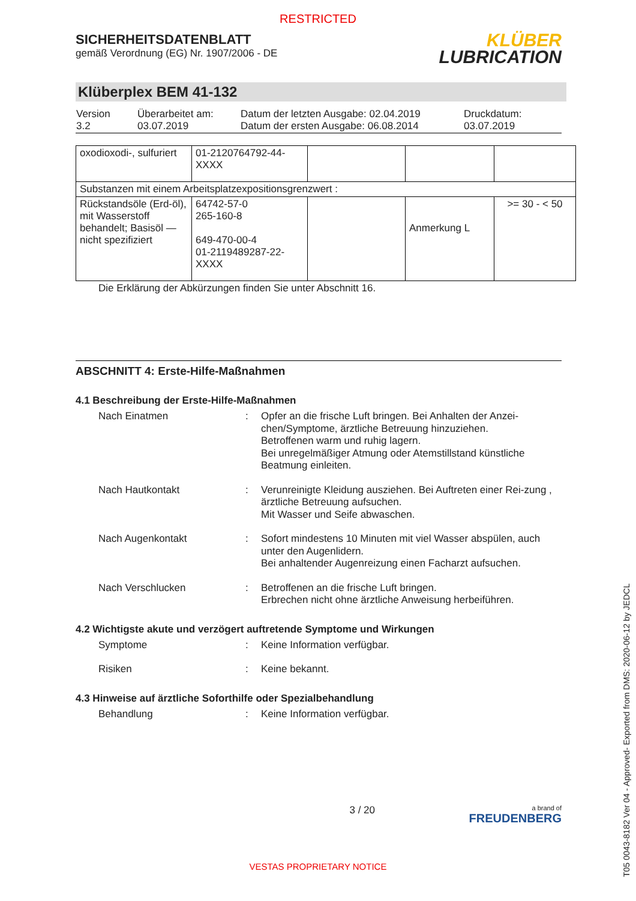RESTRICTED
SICHERHEITSDATENBLATT
gemäß Verordnung (EG) Nr. 1907/2006 - DE
KLÜBER
LUBRICATION
Klüberplex BEM 41-132
| Version 3.2 | Überarbeitet am: 03.07.2019 | Datum der letzten Ausgabe: 02.04.2019 Datum der ersten Ausgabe: 06.08.2014 | Druckdatum: 03.07.2019 |
| oxodioxodi-, sulfuriert | 01-2120764792-44- XXXX | | | |
| Substanzen mit einem Arbeitsplatzexpositionsgrenzwert : | | | | |
| Rückstandsöle (Erd-öl), mit Wasserstoff behandelt; Basisöl — nicht spezifiziert | 64742-57-0 265-160-8 649-470-00-4 01-2119489287-22- XXXX | | Anmerkung L | >= 30 - < 50 |
Die Erklärung der Abkürzungen finden Sie unter Abschnitt 16.
ABSCHNITT 4: Erste-Hilfe-Maßnahmen
4.1 Beschreibung der Erste-Hilfe-Maßnahmen
Nach Einatmen : Opfer an die frische Luft bringen. Bei Anhalten der Anzei-chen/Symptome, ärztliche Betreuung hinzuziehen.
Betroffenen warm und ruhig lagern.
Bei unregelmäßiger Atmung oder Atemstillstand künstliche Beatmung einleiten.
Nach Hautkontakt : Verunreinigte Kleidung ausziehen. Bei Auftreten einer Rei-zung , ärztliche Betreuung aufsuchen.
Mit Wasser und Seife abwaschen.
Nach Augenkontakt : Sofort mindestens 10 Minuten mit viel Wasser abspülen, auch unter den Augenlidern.
Bei anhaltender Augenreizung einen Facharzt aufsuchen.
Nach Verschlucken : Betroffenen an die frische Luft bringen.
Erbrechen nicht ohne ärztliche Anweisung herbeiführen.
4.2 Wichtigste akute und verzögert auftretende Symptome und Wirkungen
Symptome : Keine Information verfügbar.
Risiken : Keine bekannt.
4.3 Hinweise auf ärztliche Soforthilfe oder Spezialbehandlung
Behandlung : Keine Information verfügbar.
3 / 20
a brand of
FREUDENBERG
VESTAS PROPRIETARY NOTICE
T05 0043-8182 Ver 04 - Approved- Exported from DMS: 2020-06-12 by JEDCL